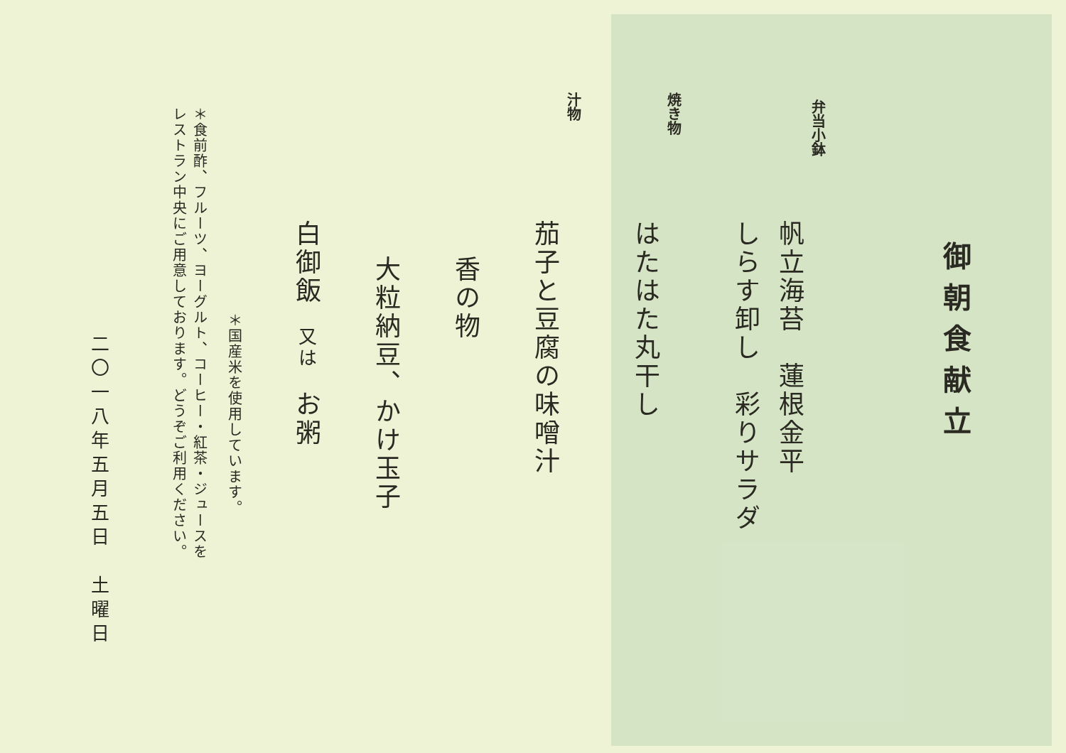御朝食献立
弁当小鉢
帆立海苔　蓮根金平
しらす卸し　彩りサラダ
焼き物
はたはた丸干し
汁物
茄子と豆腐の味噌汁
香の物
大粒納豆、かけ玉子
白御飯　又は　お粥
＊国産米を使用しています。
＊食前酢、フルーツ、ヨーグルト、コーヒー・紅茶・ジュースを
レストラン中央にご用意しております。どうぞご利用ください。
二〇一八年五月五日　土曜日